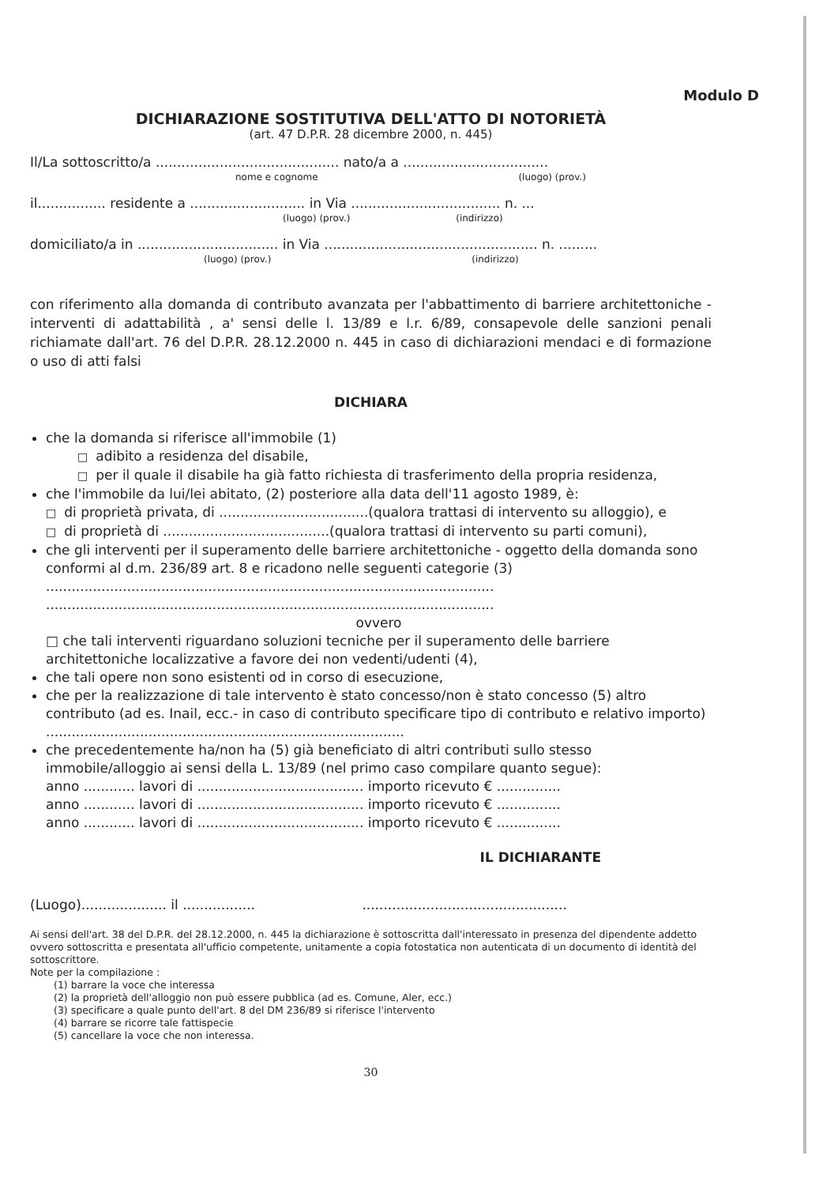Modulo D
DICHIARAZIONE SOSTITUTIVA DELL'ATTO DI NOTORIETÀ
(art. 47 D.P.R. 28 dicembre 2000, n. 445)
Il/La sottoscritto/a ........................................... nato/a a ..................................
nome e cognome (luogo) (prov.)
il................ residente a ........................... in Via ................................... n. ...
(luogo) (prov.) (indirizzo)
domiciliato/a in ................................. in Via .................................................. n. .........
(luogo) (prov.) (indirizzo)
con riferimento alla domanda di contributo avanzata per l'abbattimento di barriere architettoniche - interventi di adattabilità , a' sensi delle l. 13/89 e l.r. 6/89, consapevole delle sanzioni penali richiamate dall'art. 76 del D.P.R. 28.12.2000 n. 445 in caso di dichiarazioni mendaci e di formazione o uso di atti falsi
DICHIARA
che la domanda si riferisce all'immobile (1)
□ adibito a residenza del disabile,
□ per il quale il disabile ha già fatto richiesta di trasferimento della propria residenza,
che l'immobile da lui/lei abitato, (2) posteriore alla data dell'11 agosto 1989, è:
□ di proprietà privata, di ...................................(qualora trattasi di intervento su alloggio), e
□ di proprietà di .......................................(qualora trattasi di intervento su parti comuni),
che gli interventi per il superamento delle barriere architettoniche - oggetto della domanda sono conformi al d.m. 236/89 art. 8 e ricadono nelle seguenti categorie (3)
.........................................................................................................
.........................................................................................................
ovvero
□ che tali interventi riguardano soluzioni tecniche per il superamento delle barriere architettoniche localizzative a favore dei non vedenti/udenti (4),
che tali opere non sono esistenti od in corso di esecuzione,
che per la realizzazione di tale intervento è stato concesso/non è stato concesso (5) altro contributo (ad es. Inail, ecc.- in caso di contributo specificare tipo di contributo e relativo importo) ....................................................................................
che precedentemente ha/non ha (5) già beneficiato di altri contributi sullo stesso immobile/alloggio ai sensi della L. 13/89 (nel primo caso compilare quanto segue):
anno ............ lavori di ....................................... importo ricevuto € ...............
anno ............ lavori di ....................................... importo ricevuto € ...............
anno ............ lavori di ....................................... importo ricevuto € ...............
IL DICHIARANTE
(Luogo).................... il ................. ................................................
Ai sensi dell'art. 38 del D.P.R. del 28.12.2000, n. 445 la dichiarazione è sottoscritta dall'interessato in presenza del dipendente addetto ovvero sottoscritta e presentata all'ufficio competente, unitamente a copia fotostatica non autenticata di un documento di identità del sottoscrittore.
Note per la compilazione :
(1) barrare la voce che interessa
(2) la proprietà dell'alloggio non può essere pubblica (ad es. Comune, Aler, ecc.)
(3) specificare a quale punto dell'art. 8 del DM 236/89 si riferisce l'intervento
(4) barrare se ricorre tale fattispecie
(5) cancellare la voce che non interessa.
30